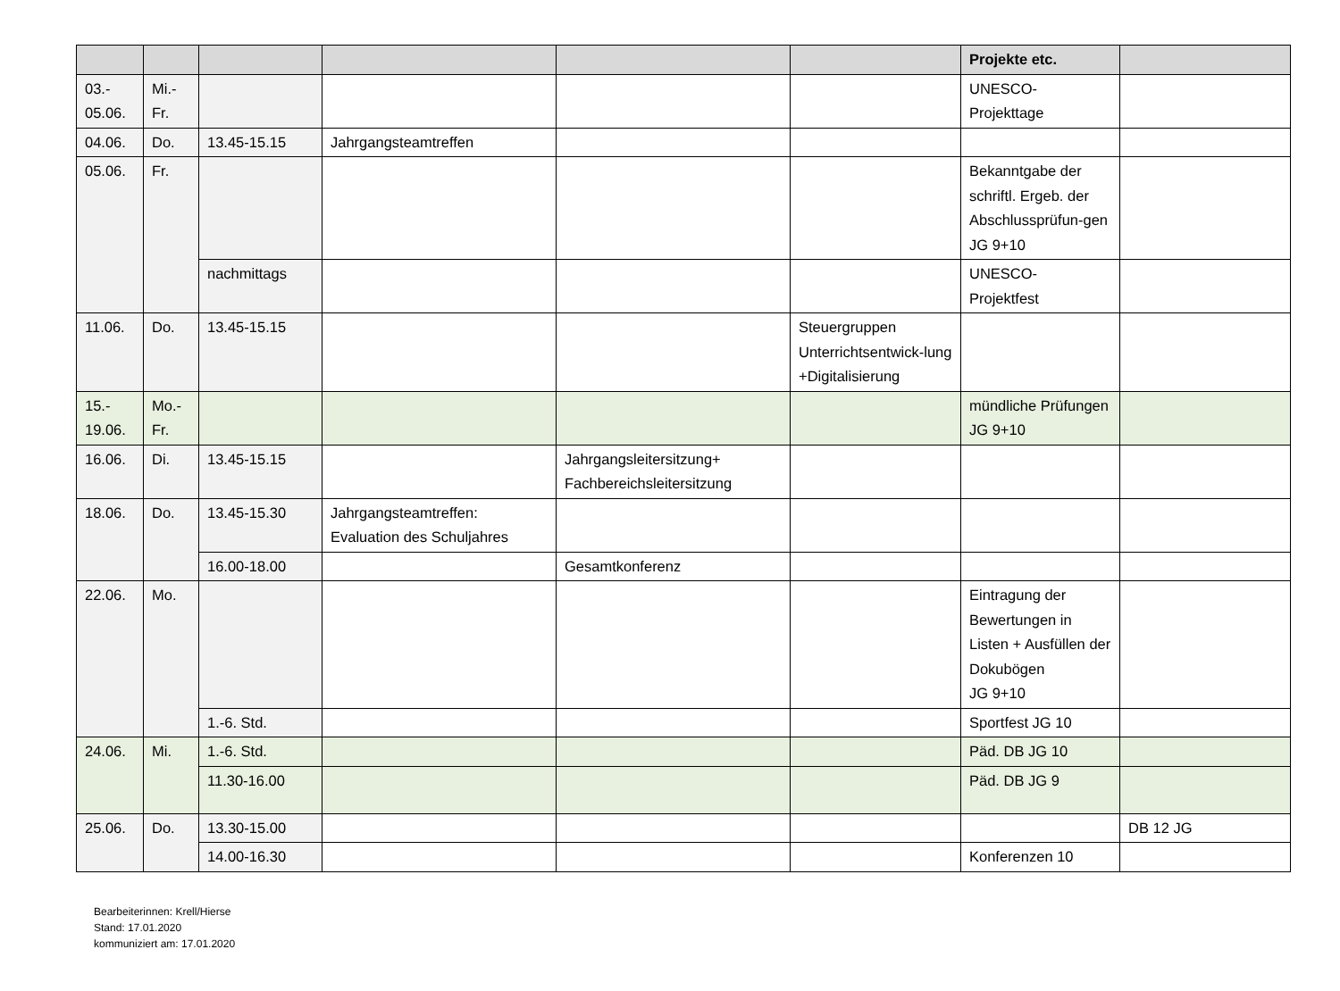| | | | | | | Projekte etc. | |
| --- | --- | --- | --- | --- | --- | --- | --- |
| 03.- 05.06. | Mi.- Fr. | | | | | UNESCO- Projekttage | |
| 04.06. | Do. | 13.45-15.15 | Jahrgangsteamtreffen | | | | |
| 05.06. | Fr. | | | | | Bekanntgabe der schriftl. Ergeb. der Abschlussprüfun-gen JG 9+10 | |
| | | nachmittags | | | | UNESCO- Projektfest | |
| 11.06. | Do. | 13.45-15.15 | | | Steuergruppen Unterrichtsentwick-lung +Digitalisierung | | |
| 15.- 19.06. | Mo.- Fr. | | | | | mündliche Prüfungen JG 9+10 | |
| 16.06. | Di. | 13.45-15.15 | | Jahrgangsleitersitzung+ Fachbereichsleitersitzung | | | |
| 18.06. | Do. | 13.45-15.30 | Jahrgangsteamtreffen: Evaluation des Schuljahres | | | | |
| | | 16.00-18.00 | | Gesamtkonferenz | | | |
| 22.06. | Mo. | | | | | Eintragung der Bewertungen in Listen + Ausfüllen der Dokubögen JG 9+10 | |
| | | 1.-6. Std. | | | | Sportfest JG 10 | |
| 24.06. | Mi. | 1.-6. Std. | | | | Päd. DB JG 10 | |
| | | 11.30-16.00 | | | | Päd. DB JG 9 | |
| 25.06. | Do. | 13.30-15.00 | | | | | DB 12 JG |
| | | 14.00-16.30 | | | | Konferenzen 10 | |
Bearbeiterinnen: Krell/Hierse
Stand: 17.01.2020
kommuniziert am: 17.01.2020